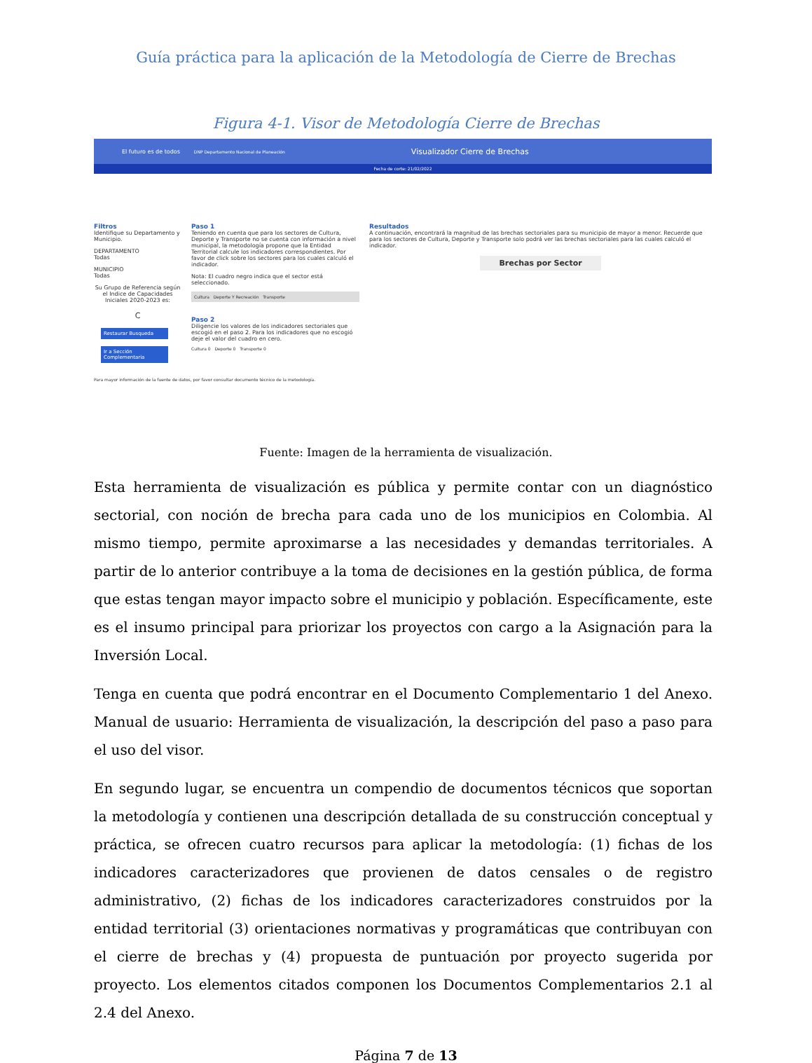Guía práctica para la aplicación de la Metodología de Cierre de Brechas
Figura 4-1. Visor de Metodología Cierre de Brechas
El futuro es de todos DNP Departamento Nacional de Planeación Visualizador Cierre de Brechas
Fecha de corte: 21/02/2022
Filtros
Identifique su Departamento y Municipio.
DEPARTAMENTO
Todas
MUNICIPIO
Todas
Su Grupo de Referencia según el Indice de Capacidades Iniciales 2020-2023 es:
C
Restaurar Busqueda
Ir a Sección Complementaria
Paso 1
Teniendo en cuenta que para los sectores de Cultura, Deporte y Transporte no se cuenta con información a nivel municipal, la metodología propone que la Entidad Territorial calcule los indicadores correspondientes. Por favor de click sobre los sectores para los cuales calculó el indicador.
Nota: El cuadro negro indica que el sector está seleccionado.
Cultura Deporte Y Recreación Transporte
Paso 2
Diligencie los valores de los indicadores sectoriales que escogió en el paso 2. Para los indicadores que no escogió deje el valor del cuadro en cero.
Cultura 0 Deporte 0 Transporte 0
Resultados
A continuación, encontrará la magnitud de las brechas sectoriales para su municipio de mayor a menor. Recuerde que para los sectores de Cultura, Deporte y Transporte solo podrá ver las brechas sectoriales para las cuales calculó el indicador.
Brechas por Sector
Para mayor información de la fuente de datos, por favor consultar documento técnico de la metodología.
Fuente: Imagen de la herramienta de visualización.
Esta herramienta de visualización es pública y permite contar con un diagnóstico sectorial, con noción de brecha para cada uno de los municipios en Colombia. Al mismo tiempo, permite aproximarse a las necesidades y demandas territoriales. A partir de lo anterior contribuye a la toma de decisiones en la gestión pública, de forma que estas tengan mayor impacto sobre el municipio y población. Específicamente, este es el insumo principal para priorizar los proyectos con cargo a la Asignación para la Inversión Local.
Tenga en cuenta que podrá encontrar en el Documento Complementario 1 del Anexo. Manual de usuario: Herramienta de visualización, la descripción del paso a paso para el uso del visor.
En segundo lugar, se encuentra un compendio de documentos técnicos que soportan la metodología y contienen una descripción detallada de su construcción conceptual y práctica, se ofrecen cuatro recursos para aplicar la metodología: (1) fichas de los indicadores caracterizadores que provienen de datos censales o de registro administrativo, (2) fichas de los indicadores caracterizadores construidos por la entidad territorial (3) orientaciones normativas y programáticas que contribuyan con el cierre de brechas y (4) propuesta de puntuación por proyecto sugerida por proyecto. Los elementos citados componen los Documentos Complementarios 2.1 al 2.4 del Anexo.
Página 7 de 13